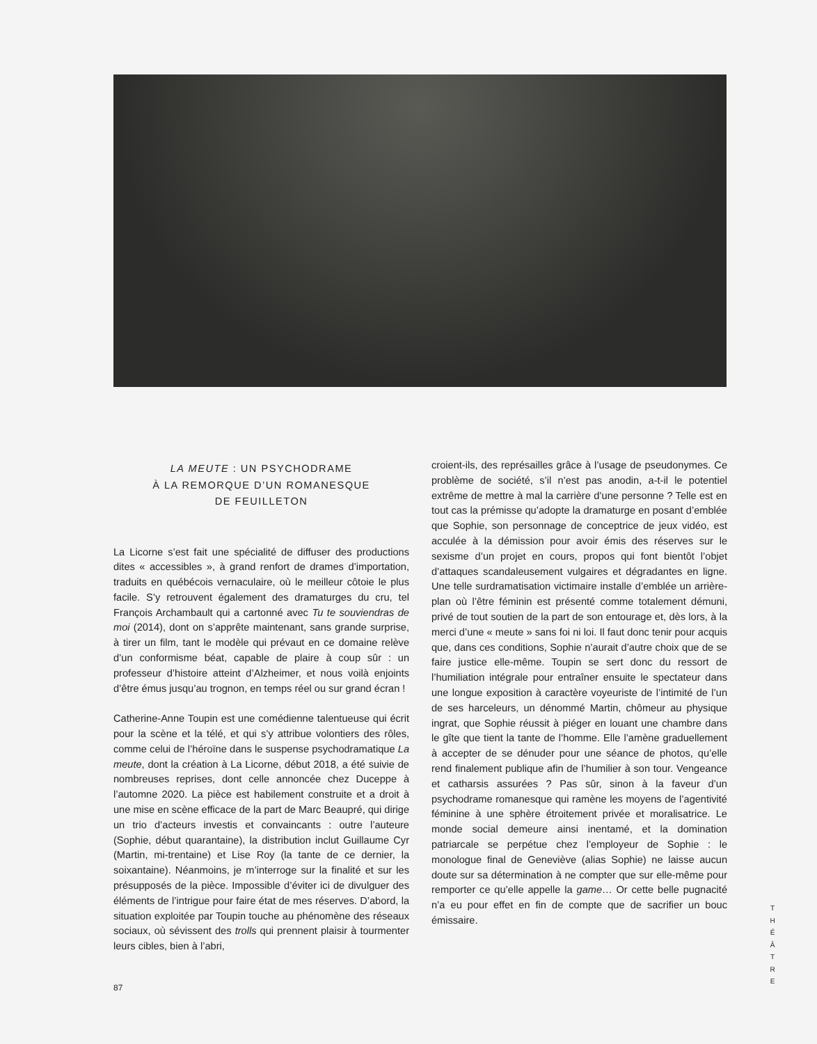LA MEUTE : UN PSYCHODRAME
À LA REMORQUE D’UN ROMANESQUE
DE FEUILLETON
La Licorne s’est fait une spécialité de diffuser des productions dites « accessibles », à grand renfort de drames d’importation, traduits en québécois vernaculaire, où le meilleur côtoie le plus facile. S’y retrouvent également des dramaturges du cru, tel François Archambault qui a cartonné avec Tu te souviendras de moi (2014), dont on s’apprête maintenant, sans grande surprise, à tirer un film, tant le modèle qui prévaut en ce domaine relève d’un conformisme béat, capable de plaire à coup sûr : un professeur d’histoire atteint d’Alzheimer, et nous voilà enjoints d’être émus jusqu’au trognon, en temps réel ou sur grand écran !
Catherine-Anne Toupin est une comédienne talentueuse qui écrit pour la scène et la télé, et qui s’y attribue volontiers des rôles, comme celui de l’héroïne dans le suspense psychodramatique La meute, dont la création à La Licorne, début 2018, a été suivie de nombreuses reprises, dont celle annoncée chez Duceppe à l’automne 2020. La pièce est habilement construite et a droit à une mise en scène efficace de la part de Marc Beaupré, qui dirige un trio d’acteurs investis et convaincants : outre l’auteure (Sophie, début quarantaine), la distribution inclut Guillaume Cyr (Martin, mi-trentaine) et Lise Roy (la tante de ce dernier, la soixantaine). Néanmoins, je m’interroge sur la finalité et sur les présupposés de la pièce. Impossible d’éviter ici de divulguer des éléments de l’intrigue pour faire état de mes réserves. D’abord, la situation exploitée par Toupin touche au phénomène des réseaux sociaux, où sévissent des trolls qui prennent plaisir à tourmenter leurs cibles, bien à l’abri,
croient-ils, des représailles grâce à l’usage de pseudonymes. Ce problème de société, s’il n’est pas anodin, a-t-il le potentiel extrême de mettre à mal la carrière d’une personne ? Telle est en tout cas la prémisse qu’adopte la dramaturge en posant d’emblée que Sophie, son personnage de conceptrice de jeux vidéo, est acculée à la démission pour avoir émis des réserves sur le sexisme d’un projet en cours, propos qui font bientôt l’objet d’attaques scandaleusement vulgaires et dégradantes en ligne. Une telle surdramatisation victimaire installe d’emblée un arrière-plan où l’être féminin est présenté comme totalement démuni, privé de tout soutien de la part de son entourage et, dès lors, à la merci d’une « meute » sans foi ni loi. Il faut donc tenir pour acquis que, dans ces conditions, Sophie n’aurait d’autre choix que de se faire justice elle-même. Toupin se sert donc du ressort de l’humiliation intégrale pour entraîner ensuite le spectateur dans une longue exposition à caractère voyeuriste de l’intimité de l’un de ses harceleurs, un dénommé Martin, chômeur au physique ingrat, que Sophie réussit à piéger en louant une chambre dans le gîte que tient la tante de l’homme. Elle l’amène graduellement à accepter de se dénuder pour une séance de photos, qu’elle rend finalement publique afin de l’humilier à son tour. Vengeance et catharsis assurées ? Pas sûr, sinon à la faveur d’un psychodrame romanesque qui ramène les moyens de l’agentivité féminine à une sphère étroitement privée et moralisatrice. Le monde social demeure ainsi inentamé, et la domination patriarcale se perpétue chez l’employeur de Sophie : le monologue final de Geneviève (alias Sophie) ne laisse aucun doute sur sa détermination à ne compter que sur elle-même pour remporter ce qu’elle appelle la game… Or cette belle pugnacité n’a eu pour effet en fin de compte que de sacrifier un bouc émissaire.
87
T H É Â T R E